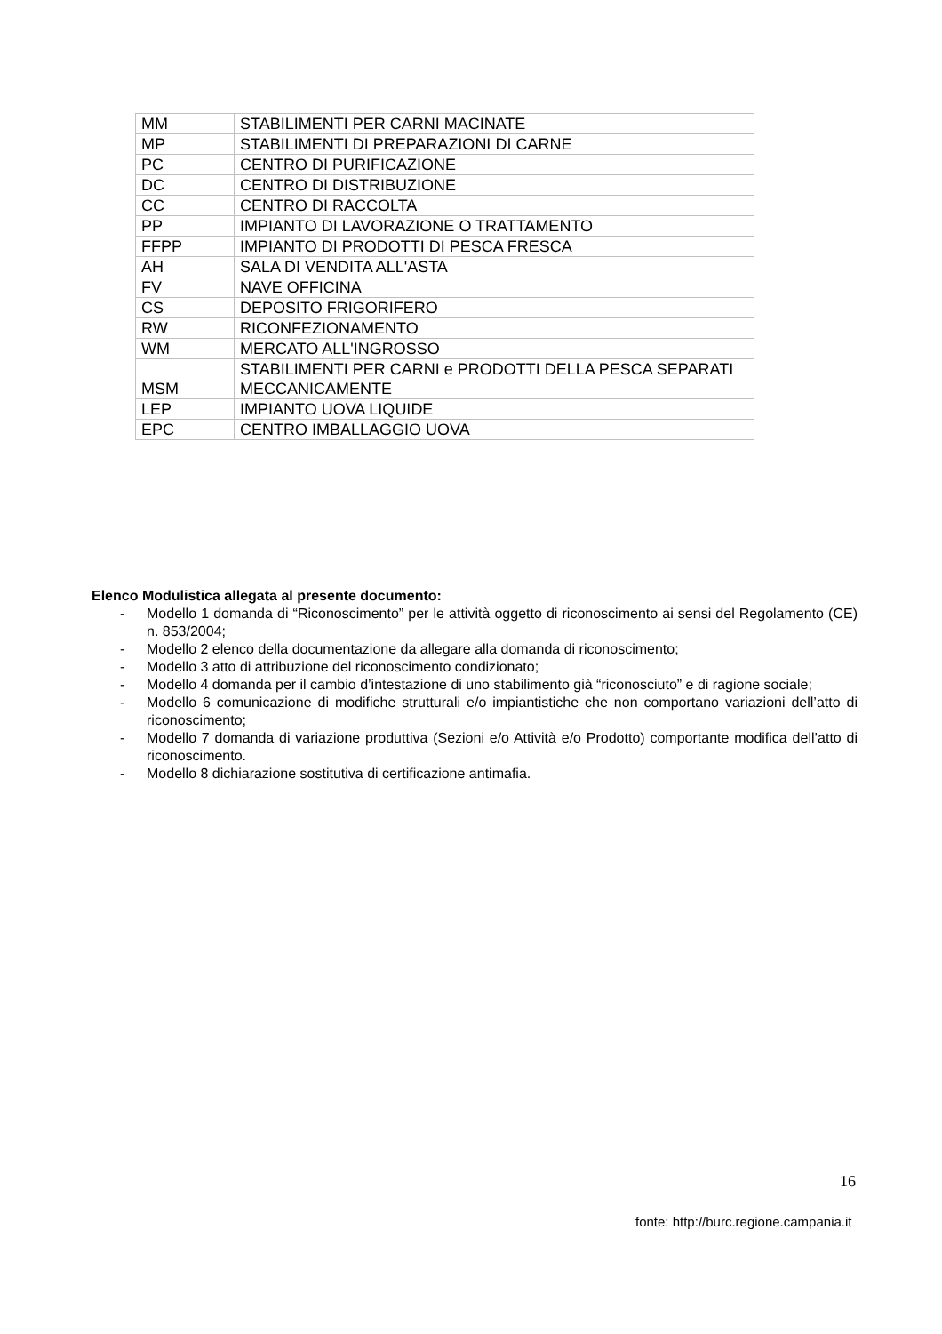| MM | STABILIMENTI PER CARNI MACINATE |
| MP | STABILIMENTI DI PREPARAZIONI DI CARNE |
| PC | CENTRO DI PURIFICAZIONE |
| DC | CENTRO DI DISTRIBUZIONE |
| CC | CENTRO DI RACCOLTA |
| PP | IMPIANTO DI LAVORAZIONE O TRATTAMENTO |
| FFPP | IMPIANTO DI PRODOTTI DI PESCA FRESCA |
| AH | SALA DI VENDITA ALL'ASTA |
| FV | NAVE OFFICINA |
| CS | DEPOSITO FRIGORIFERO |
| RW | RICONFEZIONAMENTO |
| WM | MERCATO ALL'INGROSSO |
| MSM | STABILIMENTI PER CARNI e PRODOTTI DELLA PESCA SEPARATI MECCANICAMENTE |
| LEP | IMPIANTO UOVA LIQUIDE |
| EPC | CENTRO IMBALLAGGIO UOVA |
Elenco Modulistica allegata al presente documento:
- Modello 1 domanda di “Riconoscimento” per le attività oggetto di riconoscimento ai sensi del Regolamento (CE) n. 853/2004;
- Modello 2 elenco della documentazione da allegare alla domanda di riconoscimento;
- Modello 3 atto di attribuzione del riconoscimento condizionato;
- Modello 4 domanda per il cambio d’intestazione di uno stabilimento già “riconosciuto” e di ragione sociale;
- Modello 6 comunicazione di modifiche strutturali e/o impiantistiche che non comportano variazioni dell’atto di riconoscimento;
- Modello 7 domanda di variazione produttiva (Sezioni e/o Attività e/o Prodotto) comportante modifica dell’atto di riconoscimento.
- Modello 8 dichiarazione sostitutiva di certificazione antimafia.
16
fonte: http://burc.regione.campania.it